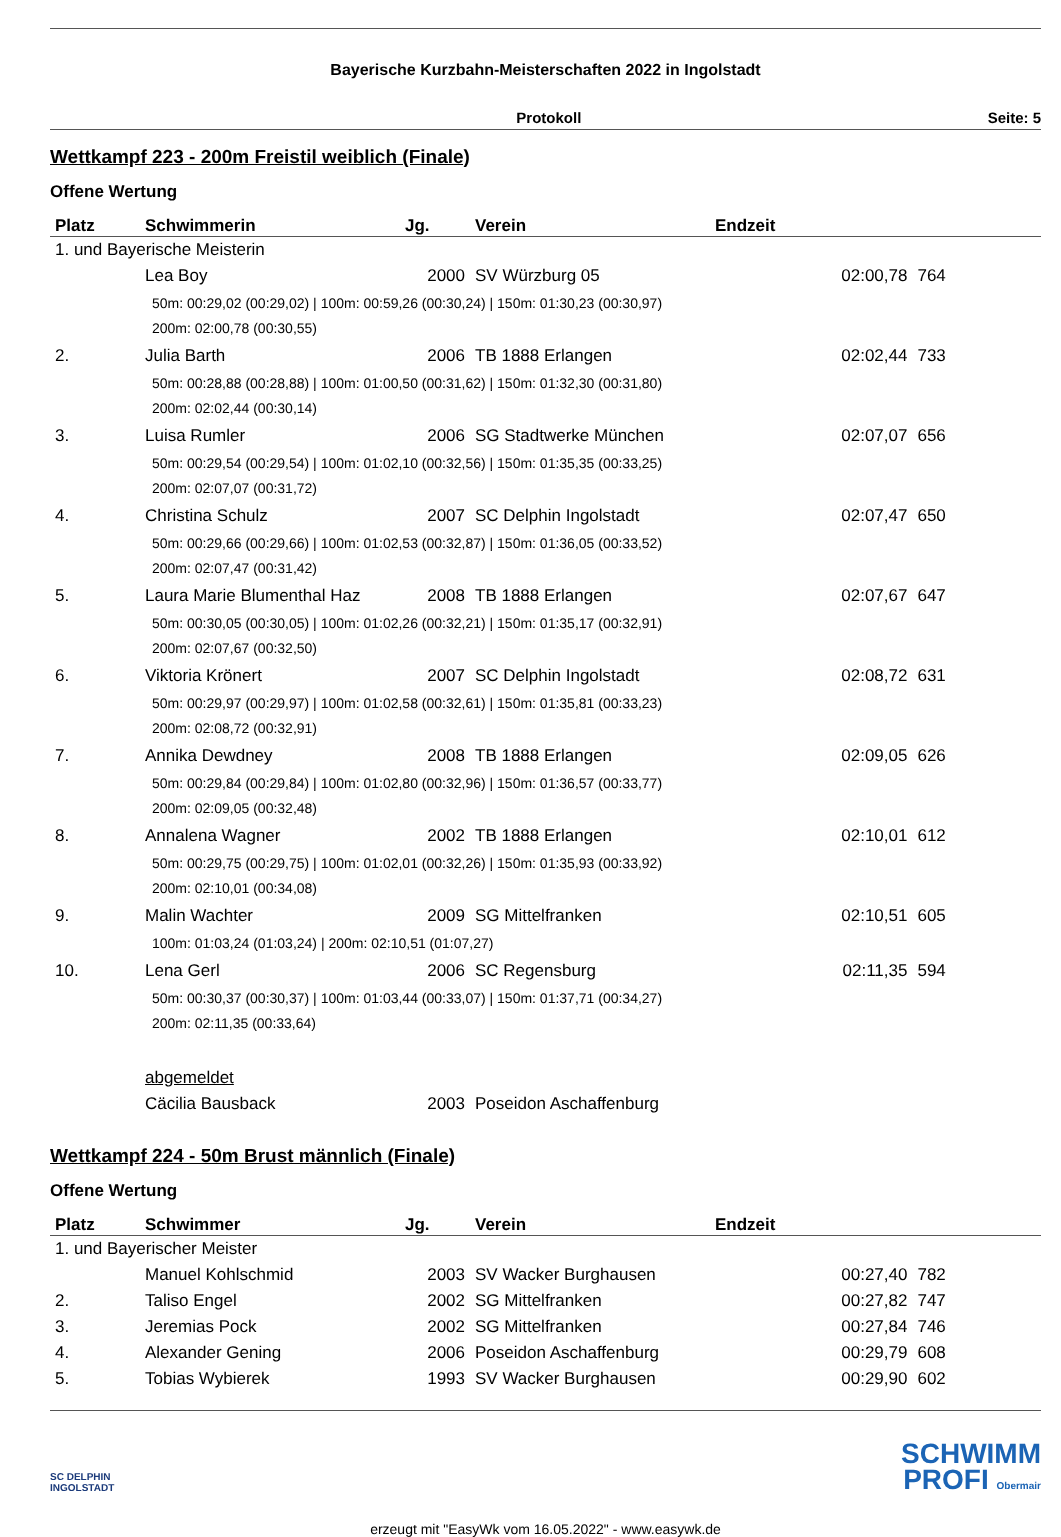Bayerische Kurzbahn-Meisterschaften 2022 in Ingolstadt
Protokoll Seite: 5
Wettkampf 223 - 200m Freistil weiblich (Finale)
Offene Wertung
| Platz | Schwimmerin | Jg. | Verein | Endzeit | | |
| --- | --- | --- | --- | --- | --- | --- |
| 1. und Bayerische Meisterin | | | | | | |
| | Lea Boy | 2000 | SV Würzburg 05 | 02:00,78 | 764 | |
| | 50m: 00:29,02 (00:29,02) / 100m: 00:59,26 (00:30,24) / 150m: 01:30,23 (00:30,97) 200m: 02:00,78 (00:30,55) | | | | | |
| 2. | Julia Barth | 2006 | TB 1888 Erlangen | 02:02,44 | 733 | |
| | 50m: 00:28,88 (00:28,88) / 100m: 01:00,50 (00:31,62) / 150m: 01:32,30 (00:31,80) 200m: 02:02,44 (00:30,14) | | | | | |
| 3. | Luisa Rumler | 2006 | SG Stadtwerke München | 02:07,07 | 656 | |
| | 50m: 00:29,54 (00:29,54) / 100m: 01:02,10 (00:32,56) / 150m: 01:35,35 (00:33,25) 200m: 02:07,07 (00:31,72) | | | | | |
| 4. | Christina Schulz | 2007 | SC Delphin Ingolstadt | 02:07,47 | 650 | |
| | 50m: 00:29,66 (00:29,66) / 100m: 01:02,53 (00:32,87) / 150m: 01:36,05 (00:33,52) 200m: 02:07,47 (00:31,42) | | | | | |
| 5. | Laura Marie Blumenthal Haz | 2008 | TB 1888 Erlangen | 02:07,67 | 647 | |
| | 50m: 00:30,05 (00:30,05) / 100m: 01:02,26 (00:32,21) / 150m: 01:35,17 (00:32,91) 200m: 02:07,67 (00:32,50) | | | | | |
| 6. | Viktoria Krönert | 2007 | SC Delphin Ingolstadt | 02:08,72 | 631 | |
| | 50m: 00:29,97 (00:29,97) / 100m: 01:02,58 (00:32,61) / 150m: 01:35,81 (00:33,23) 200m: 02:08,72 (00:32,91) | | | | | |
| 7. | Annika Dewdney | 2008 | TB 1888 Erlangen | 02:09,05 | 626 | |
| | 50m: 00:29,84 (00:29,84) / 100m: 01:02,80 (00:32,96) / 150m: 01:36,57 (00:33,77) 200m: 02:09,05 (00:32,48) | | | | | |
| 8. | Annalena Wagner | 2002 | TB 1888 Erlangen | 02:10,01 | 612 | |
| | 50m: 00:29,75 (00:29,75) / 100m: 01:02,01 (00:32,26) / 150m: 01:35,93 (00:33,92) 200m: 02:10,01 (00:34,08) | | | | | |
| 9. | Malin Wachter | 2009 | SG Mittelfranken | 02:10,51 | 605 | |
| | 100m: 01:03,24 (01:03,24) / 200m: 02:10,51 (01:07,27) | | | | | |
| 10. | Lena Gerl | 2006 | SC Regensburg | 02:11,35 | 594 | |
| | 50m: 00:30,37 (00:30,37) / 100m: 01:03,44 (00:33,07) / 150m: 01:37,71 (00:34,27) 200m: 02:11,35 (00:33,64) | | | | | |
| | abgemeldet | | | | | |
| | Cäcilia Bausback | 2003 | Poseidon Aschaffenburg | | | |
Wettkampf 224 - 50m Brust männlich (Finale)
Offene Wertung
| Platz | Schwimmer | Jg. | Verein | Endzeit | | |
| --- | --- | --- | --- | --- | --- | --- |
| 1. und Bayerischer Meister | | | | | | |
| | Manuel Kohlschmid | 2003 | SV Wacker Burghausen | 00:27,40 | 782 | |
| 2. | Taliso Engel | 2002 | SG Mittelfranken | 00:27,82 | 747 | |
| 3. | Jeremias Pock | 2002 | SG Mittelfranken | 00:27,84 | 746 | |
| 4. | Alexander Gening | 2006 | Poseidon Aschaffenburg | 00:29,79 | 608 | |
| 5. | Tobias Wybierek | 1993 | SV Wacker Burghausen | 00:29,90 | 602 | |
SC DELPHIN
INGOLSTADT
SCHWIMM
PROFI Obermair
erzeugt mit "EasyWk vom 16.05.2022" - www.easywk.de